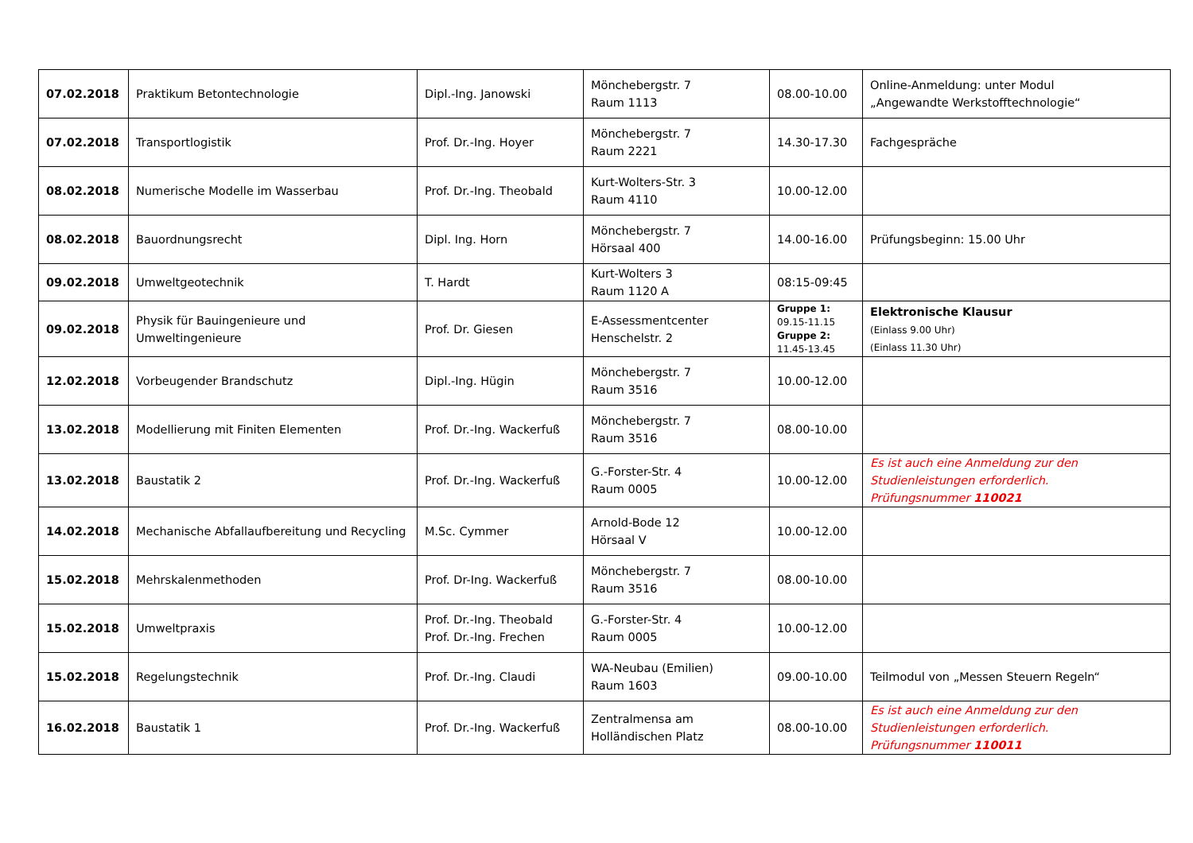| 07.02.2018 | Praktikum Betontechnologie | Dipl.-Ing. Janowski | Mönchebergstr. 7 Raum 1113 | 08.00-10.00 | Online-Anmeldung: unter Modul „Angewandte Werkstofftechnologie“ |
| 07.02.2018 | Transportlogistik | Prof. Dr.-Ing. Hoyer | Mönchebergstr. 7 Raum 2221 | 14.30-17.30 | Fachgespräche |
| 08.02.2018 | Numerische Modelle im Wasserbau | Prof. Dr.-Ing. Theobald | Kurt-Wolters-Str. 3 Raum 4110 | 10.00-12.00 | |
| 08.02.2018 | Bauordnungsrecht | Dipl. Ing. Horn | Mönchebergstr. 7 Hörsaal 400 | 14.00-16.00 | Prüfungsbeginn: 15.00 Uhr |
| 09.02.2018 | Umweltgeotechnik | T. Hardt | Kurt-Wolters 3 Raum 1120 A | 08:15-09:45 | |
| 09.02.2018 | Physik für Bauingenieure und Umweltingenieure | Prof. Dr. Giesen | E-Assessmentcenter Henschelstr. 2 | Gruppe 1: 09.15-11.15 Gruppe 2: 11.45-13.45 | Elektronische Klausur (Einlass 9.00 Uhr) (Einlass 11.30 Uhr) |
| 12.02.2018 | Vorbeugender Brandschutz | Dipl.-Ing. Hügin | Mönchebergstr. 7 Raum 3516 | 10.00-12.00 | |
| 13.02.2018 | Modellierung mit Finiten Elementen | Prof. Dr.-Ing. Wackerfuß | Mönchebergstr. 7 Raum 3516 | 08.00-10.00 | |
| 13.02.2018 | Baustatik 2 | Prof. Dr.-Ing. Wackerfuß | G.-Forster-Str. 4 Raum 0005 | 10.00-12.00 | Es ist auch eine Anmeldung zur den Studienleistungen erforderlich. Prüfungsnummer 110021 |
| 14.02.2018 | Mechanische Abfallaufbereitung und Recycling | M.Sc. Cymmer | Arnold-Bode 12 Hörsaal V | 10.00-12.00 | |
| 15.02.2018 | Mehrskalenmethoden | Prof. Dr-Ing. Wackerfuß | Mönchebergstr. 7 Raum 3516 | 08.00-10.00 | |
| 15.02.2018 | Umweltpraxis | Prof. Dr.-Ing. Theobald Prof. Dr.-Ing. Frechen | G.-Forster-Str. 4 Raum 0005 | 10.00-12.00 | |
| 15.02.2018 | Regelungstechnik | Prof. Dr.-Ing. Claudi | WA-Neubau (Emilien) Raum 1603 | 09.00-10.00 | Teilmodul von „Messen Steuern Regeln“ |
| 16.02.2018 | Baustatik 1 | Prof. Dr.-Ing. Wackerfuß | Zentralmensa am Holländischen Platz | 08.00-10.00 | Es ist auch eine Anmeldung zur den Studienleistungen erforderlich. Prüfungsnummer 110011 |